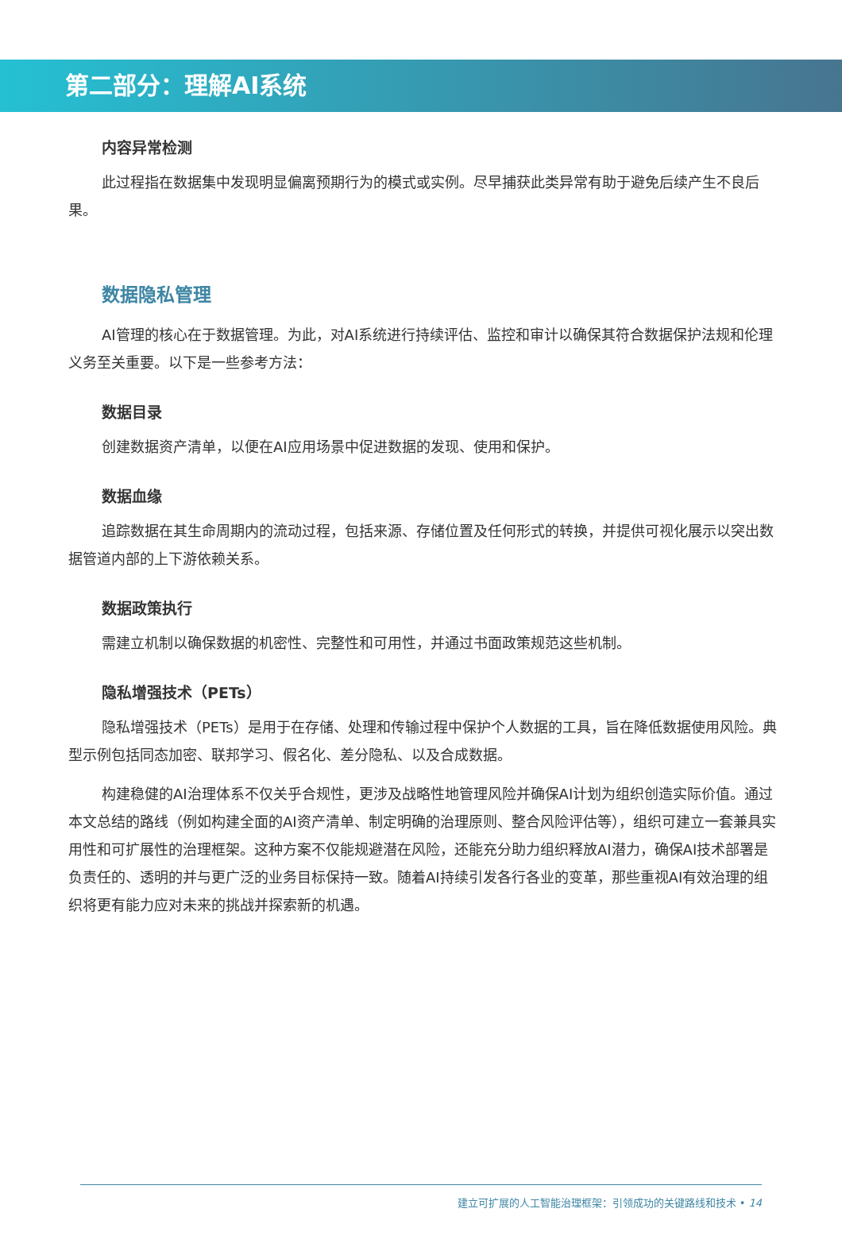第二部分：理解AI系统
内容异常检测
此过程指在数据集中发现明显偏离预期行为的模式或实例。尽早捕获此类异常有助于避免后续产生不良后果。
数据隐私管理
AI管理的核心在于数据管理。为此，对AI系统进行持续评估、监控和审计以确保其符合数据保护法规和伦理义务至关重要。以下是一些参考方法：
数据目录
创建数据资产清单，以便在AI应用场景中促进数据的发现、使用和保护。
数据血缘
追踪数据在其生命周期内的流动过程，包括来源、存储位置及任何形式的转换，并提供可视化展示以突出数据管道内部的上下游依赖关系。
数据政策执行
需建立机制以确保数据的机密性、完整性和可用性，并通过书面政策规范这些机制。
隐私增强技术（PETs）
隐私增强技术（PETs）是用于在存储、处理和传输过程中保护个人数据的工具，旨在降低数据使用风险。典型示例包括同态加密、联邦学习、假名化、差分隐私、以及合成数据。
构建稳健的AI治理体系不仅关乎合规性，更涉及战略性地管理风险并确保AI计划为组织创造实际价值。通过本文总结的路线（例如构建全面的AI资产清单、制定明确的治理原则、整合风险评估等），组织可建立一套兼具实用性和可扩展性的治理框架。这种方案不仅能规避潜在风险，还能充分助力组织释放AI潜力，确保AI技术部署是负责任的、透明的并与更广泛的业务目标保持一致。随着AI持续引发各行各业的变革，那些重视AI有效治理的组织将更有能力应对未来的挑战并探索新的机遇。
建立可扩展的人工智能治理框架：引领成功的关键路线和技术 • 14